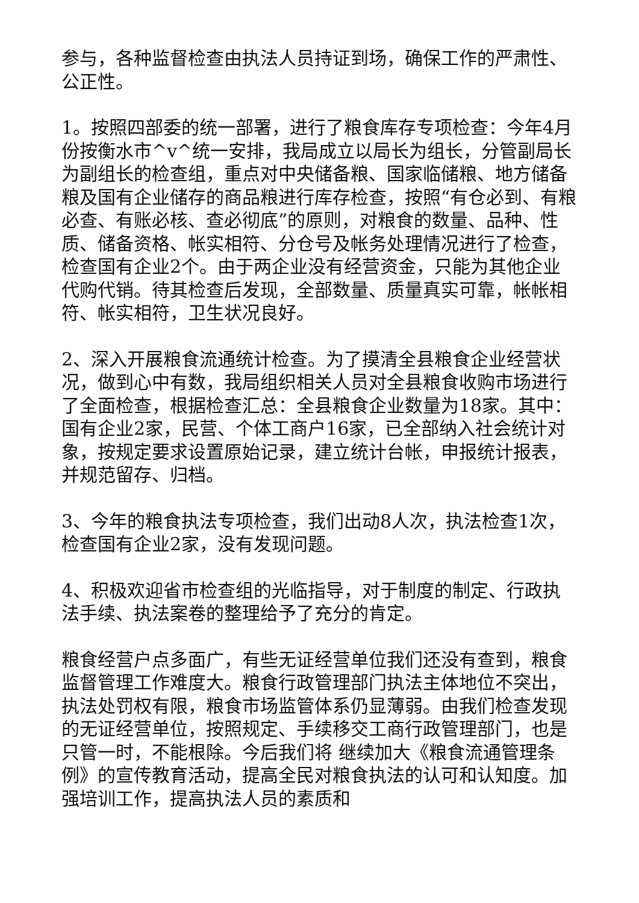参与，各种监督检查由执法人员持证到场，确保工作的严肃性、公正性。
1。按照四部委的统一部署，进行了粮食库存专项检查：今年4月份按衡水市^v^统一安排，我局成立以局长为组长，分管副局长为副组长的检查组，重点对中央储备粮、国家临储粮、地方储备粮及国有企业储存的商品粮进行库存检查，按照“有仓必到、有粮必查、有账必核、查必彻底”的原则，对粮食的数量、品种、性质、储备资格、帐实相符、分仓号及帐务处理情况进行了检查，检查国有企业2个。由于两企业没有经营资金，只能为其他企业代购代销。待其检查后发现，全部数量、质量真实可靠，帐帐相符、帐实相符，卫生状况良好。
2、深入开展粮食流通统计检查。为了摸清全县粮食企业经营状况，做到心中有数，我局组织相关人员对全县粮食收购市场进行了全面检查，根据检查汇总：全县粮食企业数量为18家。其中：国有企业2家，民营、个体工商户16家，已全部纳入社会统计对象，按规定要求设置原始记录，建立统计台帐，申报统计报表，并规范留存、归档。
3、今年的粮食执法专项检查，我们出动8人次，执法检查1次，检查国有企业2家，没有发现问题。
4、积极欢迎省市检查组的光临指导，对于制度的制定、行政执法手续、执法案卷的整理给予了充分的肯定。
粮食经营户点多面广，有些无证经营单位我们还没有查到，粮食监督管理工作难度大。粮食行政管理部门执法主体地位不突出，执法处罚权有限，粮食市场监管体系仍显薄弱。由我们检查发现的无证经营单位，按照规定、手续移交工商行政管理部门，也是只管一时，不能根除。今后我们将 继续加大《粮食流通管理条例》的宣传教育活动，提高全民对粮食执法的认可和认知度。加强培训工作，提高执法人员的素质和